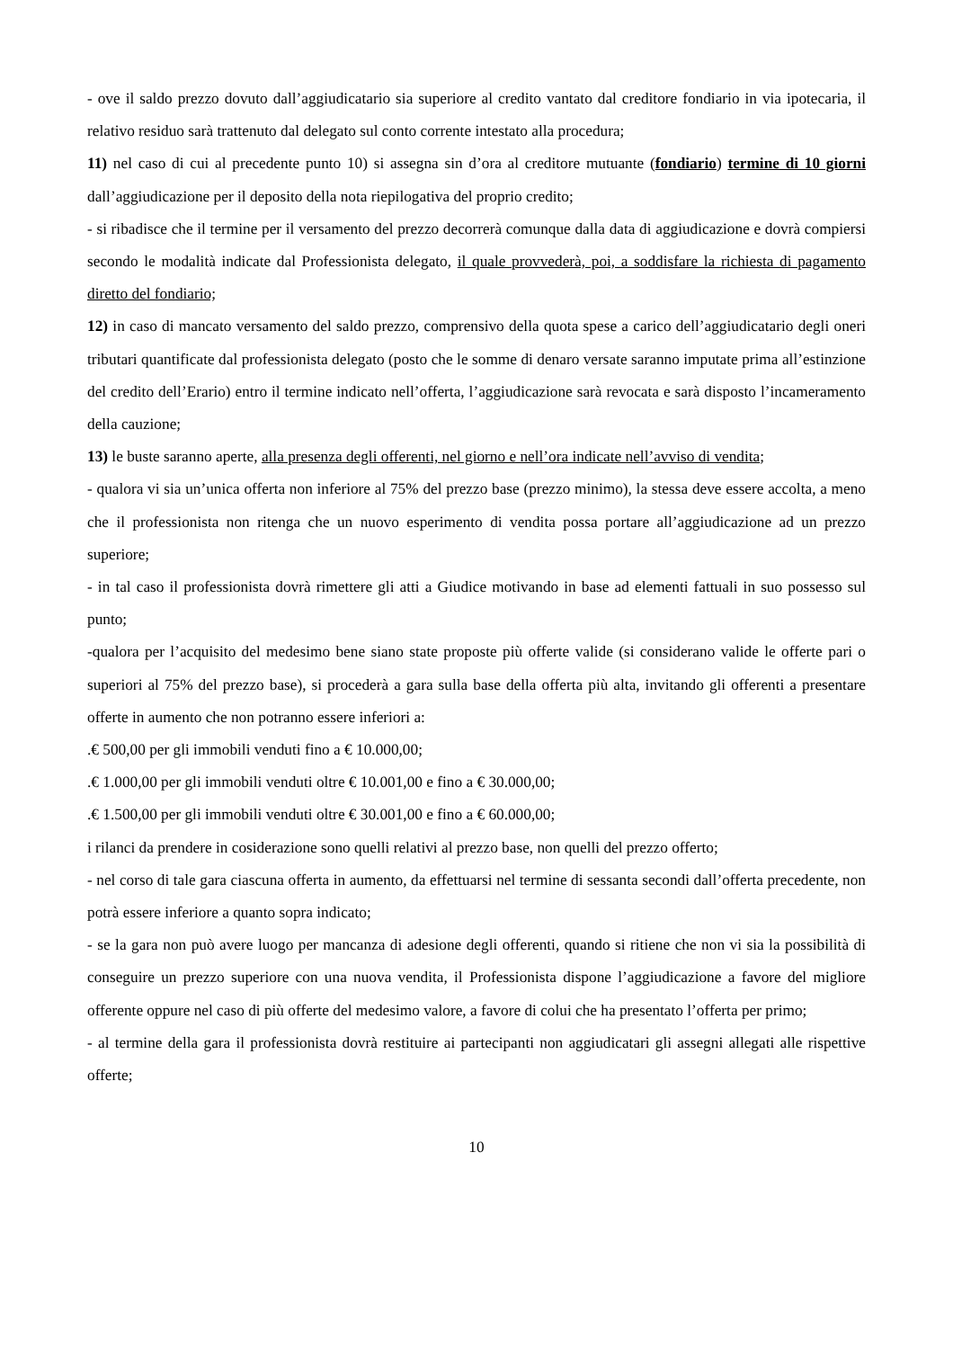- ove il saldo prezzo dovuto dall’aggiudicatario sia superiore al credito vantato dal creditore fondiario in via ipotecaria, il relativo residuo sarà trattenuto dal delegato sul conto corrente intestato alla procedura;
11) nel caso di cui al precedente punto 10) si assegna sin d’ora al creditore mutuante (fondiario) termine di 10 giorni dall’aggiudicazione per il deposito della nota riepilogativa del proprio credito;
- si ribadisce che il termine per il versamento del prezzo decorrerà comunque dalla data di aggiudicazione e dovrà compiersi secondo le modalità indicate dal Professionista delegato, il quale provvederà, poi, a soddisfare la richiesta di pagamento diretto del fondiario;
12) in caso di mancato versamento del saldo prezzo, comprensivo della quota spese a carico dell’aggiudicatario degli oneri tributari quantificate dal professionista delegato (posto che le somme di denaro versate saranno imputate prima all’estinzione del credito dell’Erario) entro il termine indicato nell’offerta, l’aggiudicazione sarà revocata e sarà disposto l’incameramento della cauzione;
13) le buste saranno aperte, alla presenza degli offerenti, nel giorno e nell’ora indicate nell’avviso di vendita;
- qualora vi sia un’unica offerta non inferiore al 75% del prezzo base (prezzo minimo), la stessa deve essere accolta, a meno che il professionista non ritenga che un nuovo esperimento di vendita possa portare all’aggiudicazione ad un prezzo superiore;
- in tal caso il professionista dovrà rimettere gli atti a Giudice motivando in base ad elementi fattuali in suo possesso sul punto;
-qualora per l’acquisito del medesimo bene siano state proposte più offerte valide (si considerano valide le offerte pari o superiori al 75% del prezzo base), si procederà a gara sulla base della offerta più alta, invitando gli offerenti a presentare offerte in aumento che non potranno essere inferiori a:
.€ 500,00 per gli immobili venduti fino a € 10.000,00;
.€ 1.000,00 per gli immobili venduti oltre € 10.001,00 e fino a € 30.000,00;
.€ 1.500,00 per gli immobili venduti oltre € 30.001,00 e fino a € 60.000,00;
i rilanci da prendere in cosiderazione sono quelli relativi al prezzo base, non quelli del prezzo offerto;
- nel corso di tale gara ciascuna offerta in aumento, da effettuarsi nel termine di sessanta secondi dall’offerta precedente, non potrà essere inferiore a quanto sopra indicato;
- se la gara non può avere luogo per mancanza di adesione degli offerenti, quando si ritiene che non vi sia la possibilità di conseguire un prezzo superiore con una nuova vendita, il Professionista dispone l’aggiudicazione a favore del migliore offerente oppure nel caso di più offerte del medesimo valore, a favore di colui che ha presentato l’offerta per primo;
- al termine della gara il professionista dovrà restituire ai partecipanti non aggiudicatari gli assegni allegati alle rispettive offerte;
10